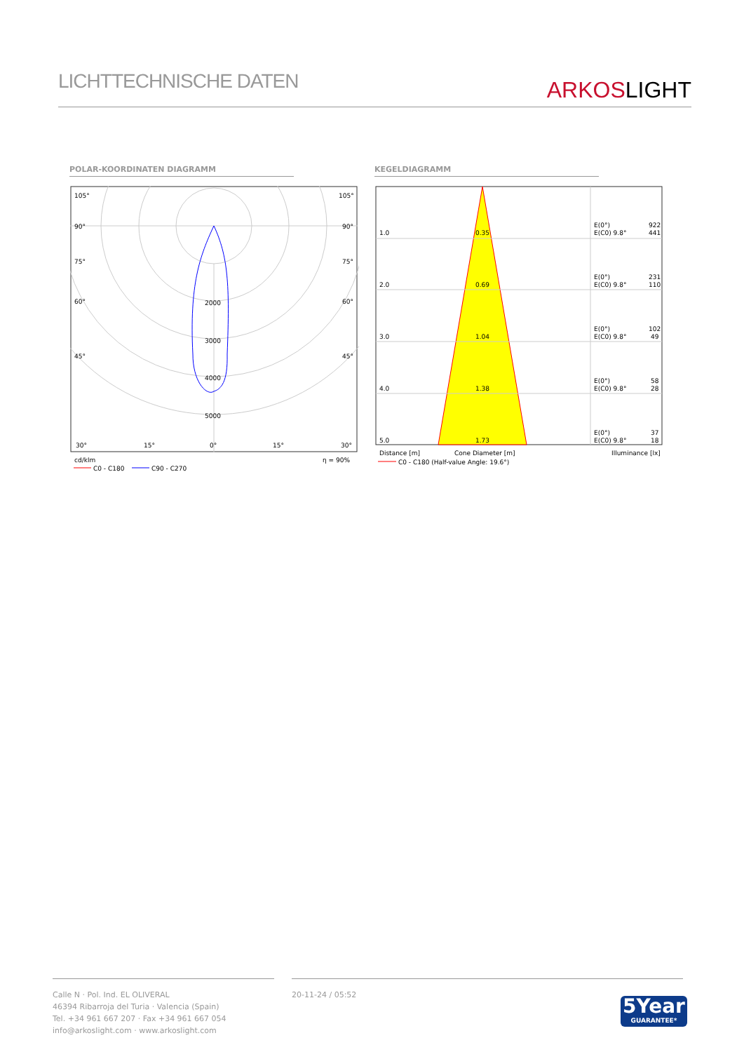LICHTTECHNISCHE DATEN
ARKOSLIGHT
POLAR-KOORDINATEN DIAGRAMM KEGELDIAGRAMM
105°
105°
90°
90°
75°
75°
60°
60°
45°
45°
2000
3000
4000
5000
30°
15°
0°
15°
30°
cd/klm
η = 90%
C0 - C180
C90 - C270
1.0
0.35
E(0°)
922
E(C0) 9.8°
441
2.0
0.69
E(0°)
231
E(C0) 9.8°
110
3.0
1.04
E(0°)
102
E(C0) 9.8°
49
4.0
1.38
E(0°)
58
E(C0) 9.8°
28
5.0
1.73
E(0°)
37
E(C0) 9.8°
18
Distance [m]
Cone Diameter [m]
Illuminance [lx]
C0 - C180 (Half-value Angle: 19.6°)
Calle N · Pol. Ind. EL OLIVERAL
46394 Ribarroja del Turia · Valencia (Spain)
Tel. +34 961 667 207 · Fax +34 961 667 054
info@arkoslight.com · www.arkoslight.com
20-11-24 / 05:52
5Year
GUARANTEE*